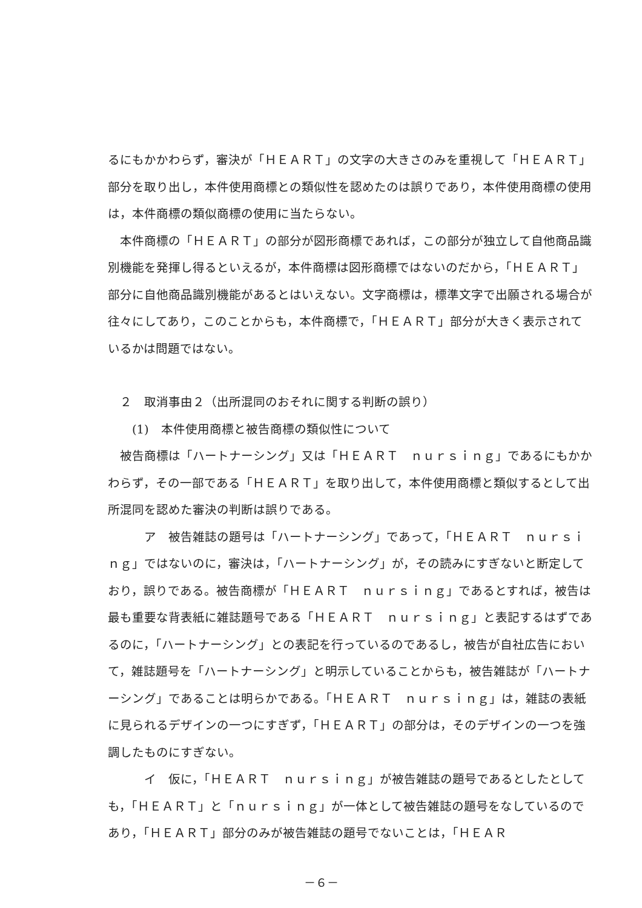るにもかかわらず，審決が「ＨＥＡＲＴ」の文字の大きさのみを重視して「ＨＥＡＲＴ」部分を取り出し，本件使用商標との類似性を認めたのは誤りであり，本件使用商標の使用は，本件商標の類似商標の使用に当たらない。
　本件商標の「ＨＥＡＲＴ」の部分が図形商標であれば，この部分が独立して自他商品識別機能を発揮し得るといえるが，本件商標は図形商標ではないのだから，「ＨＥＡＲＴ」部分に自他商品識別機能があるとはいえない。文字商標は，標準文字で出願される場合が往々にしてあり，このことからも，本件商標で，「ＨＥＡＲＴ」部分が大きく表示されているかは問題ではない。
　２　取消事由２（出所混同のおそれに関する判断の誤り）
　　(1)　本件使用商標と被告商標の類似性について
　被告商標は「ハートナーシング」又は「ＨＥＡＲＴ　ｎｕｒｓｉｎｇ」であるにもかかわらず，その一部である「ＨＥＡＲＴ」を取り出して，本件使用商標と類似するとして出所混同を認めた審決の判断は誤りである。
　　　ア　被告雑誌の題号は「ハートナーシング」であって，「ＨＥＡＲＴ　ｎｕｒｓｉｎｇ」ではないのに，審決は，「ハートナーシング」が，その読みにすぎないと断定しており，誤りである。被告商標が「ＨＥＡＲＴ　ｎｕｒｓｉｎｇ」であるとすれば，被告は最も重要な背表紙に雑誌題号である「ＨＥＡＲＴ　ｎｕｒｓｉｎｇ」と表記するはずであるのに，「ハートナーシング」との表記を行っているのであるし，被告が自社広告において，雑誌題号を「ハートナーシング」と明示していることからも，被告雑誌が「ハートナーシング」であることは明らかである。「ＨＥＡＲＴ　ｎｕｒｓｉｎｇ」は，雑誌の表紙に見られるデザインの一つにすぎず，「ＨＥＡＲＴ」の部分は，そのデザインの一つを強調したものにすぎない。
　　　イ　仮に，「ＨＥＡＲＴ　ｎｕｒｓｉｎｇ」が被告雑誌の題号であるとしたとしても，「ＨＥＡＲＴ」と「ｎｕｒｓｉｎｇ」が一体として被告雑誌の題号をなしているのであり，「ＨＥＡＲＴ」部分のみが被告雑誌の題号でないことは，「ＨＥＡＲ
－６－